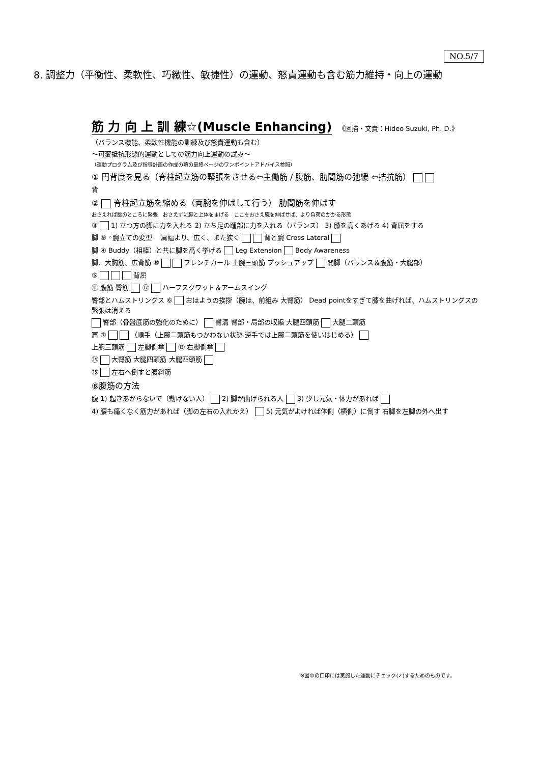NO.5/7
8. 調整力（平衡性、柔軟性、巧緻性、敏捷性）の運動、怒責運動も含む筋力維持・向上の運動
筋 力 向 上 訓 練☆(Muscle Enhancing) 《図描・文責：Hideo Suzuki, Ph. D.》
（バランス機能、柔軟性機能の訓練及び怒責運動も含む）
〜可変抵抗形態的運動としての筋力向上運動の試み〜
（運動プログラム及び指導計画の作成の項の最終ページのワンポイントアドバイス参照）
① 円背度を見る（脊柱起立筋の緊張をさせる⇦主働筋 / 腹筋、肋間筋の弛緩 ⇦拮抗筋）
背
② 脊柱起立筋を縮める（両腕を伸ばして行う） 肋間筋を伸ばす
おさえれば腰のところに緊張　おさえずに脚と上体をまげる　ここをおさえ腕を伸ばせば、より負荷のかかる形態
③ 1) 立つ方の脚に力を入れる 2) 立ち足の踵部に力を入れる（バランス） 3) 膝を高くあげる 4) 背屈をする
脚 ⑨ ◦腕立ての変型 　肩幅より、広く、また狭く 背と腕 Cross Lateral
脚 ④ Buddy（相棒）と共に脚を高く挙げる Leg Extension Body Awareness
脚、大胸筋、広背筋 ⑩ フレンチカール 上腕三頭筋 プッシュアップ 開脚（バランス＆腹筋・大腿部）
⑤ 背屈
⑪ 腹筋 臀筋 ⑫ ハーフスクワット＆アームスイング
臀部とハムストリングス ⑥ おはようの挨拶（腕は、前組み 大臀筋） Dead pointをすぎて膝を曲げれば、ハムストリングスの緊張は消える
臀部（骨盤底筋の強化のために） 臀溝 臀部・局部の収縮 大腿四頭筋 大腿二頭筋
肩 ⑦ （順手（上腕二頭筋もつかわない状態 逆手では上腕二頭筋を使いはじめる）
上腕三頭筋 左脚側挙 ⑬ 右脚側挙
⑭ 大臀筋 大腿四頭筋 大腿四頭筋
⑮ 左右へ倒すと腹斜筋
⑧腹筋の方法
腹 1) 起きあがらないで（動けない人） 2) 脚が曲げられる人 3) 少し元気・体力があれば
4) 腰も痛くなく筋力があれば（脚の左右の入れかえ） 5) 元気がよければ体側（横側）に倒す 右脚を左脚の外へ出す
※図中の口印には実施した運動にチェック(✓)するためのものです。